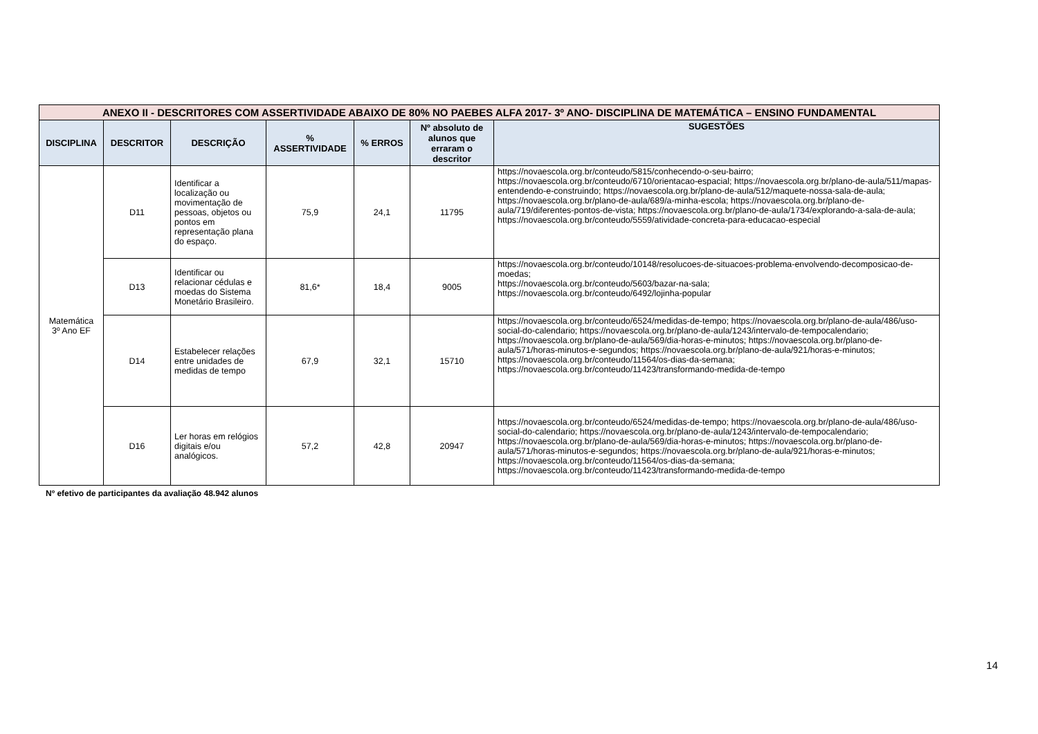| ANEXO II - DESCRITORES COM ASSERTIVIDADE ABAIXO DE 80% NO PAEBES ALFA 2017- 3º ANO- DISCIPLINA DE MATEMÁTICA – ENSINO FUNDAMENTAL | | | | | | |
| DISCIPLINA | DESCRITOR | DESCRIÇÃO | % ASSERTIVIDADE | % ERROS | Nº absoluto de alunos que erraram o descritor | SUGESTÕES |
| Matemática 3º Ano EF | D11 | Identificar a localização ou movimentação de pessoas, objetos ou pontos em representação plana do espaço. | 75,9 | 24,1 | 11795 | https://novaescola.org.br/conteudo/5815/conhecendo-o-seu-bairro; https://novaescola.org.br/conteudo/6710/orientacao-espacial; https://novaescola.org.br/plano-de-aula/511/mapas-entendendo-e-construindo; https://novaescola.org.br/plano-de-aula/512/maquete-nossa-sala-de-aula; https://novaescola.org.br/plano-de-aula/689/a-minha-escola; https://novaescola.org.br/plano-de-aula/719/diferentes-pontos-de-vista; https://novaescola.org.br/plano-de-aula/1734/explorando-a-sala-de-aula; https://novaescola.org.br/conteudo/5559/atividade-concreta-para-educacao-especial |
| | D13 | Identificar ou relacionar cédulas e moedas do Sistema Monetário Brasileiro. | 81,6* | 18,4 | 9005 | https://novaescola.org.br/conteudo/10148/resolucoes-de-situacoes-problema-envolvendo-decomposicao-de-moedas; https://novaescola.org.br/conteudo/5603/bazar-na-sala; https://novaescola.org.br/conteudo/6492/lojinha-popular |
| | D14 | Estabelecer relações entre unidades de medidas de tempo | 67,9 | 32,1 | 15710 | https://novaescola.org.br/conteudo/6524/medidas-de-tempo; https://novaescola.org.br/plano-de-aula/486/uso-social-do-calendario; https://novaescola.org.br/plano-de-aula/1243/intervalo-de-tempocalendario; https://novaescola.org.br/plano-de-aula/569/dia-horas-e-minutos; https://novaescola.org.br/plano-de-aula/571/horas-minutos-e-segundos; https://novaescola.org.br/plano-de-aula/921/horas-e-minutos; https://novaescola.org.br/conteudo/11564/os-dias-da-semana; https://novaescola.org.br/conteudo/11423/transformando-medida-de-tempo |
| | D16 | Ler horas em relógios digitais e/ou analógicos. | 57,2 | 42,8 | 20947 | https://novaescola.org.br/conteudo/6524/medidas-de-tempo; https://novaescola.org.br/plano-de-aula/486/uso-social-do-calendario; https://novaescola.org.br/plano-de-aula/1243/intervalo-de-tempocalendario; https://novaescola.org.br/plano-de-aula/569/dia-horas-e-minutos; https://novaescola.org.br/plano-de-aula/571/horas-minutos-e-segundos; https://novaescola.org.br/plano-de-aula/921/horas-e-minutos; https://novaescola.org.br/conteudo/11564/os-dias-da-semana; https://novaescola.org.br/conteudo/11423/transformando-medida-de-tempo |
Nº efetivo de participantes da avaliação 48.942 alunos
14